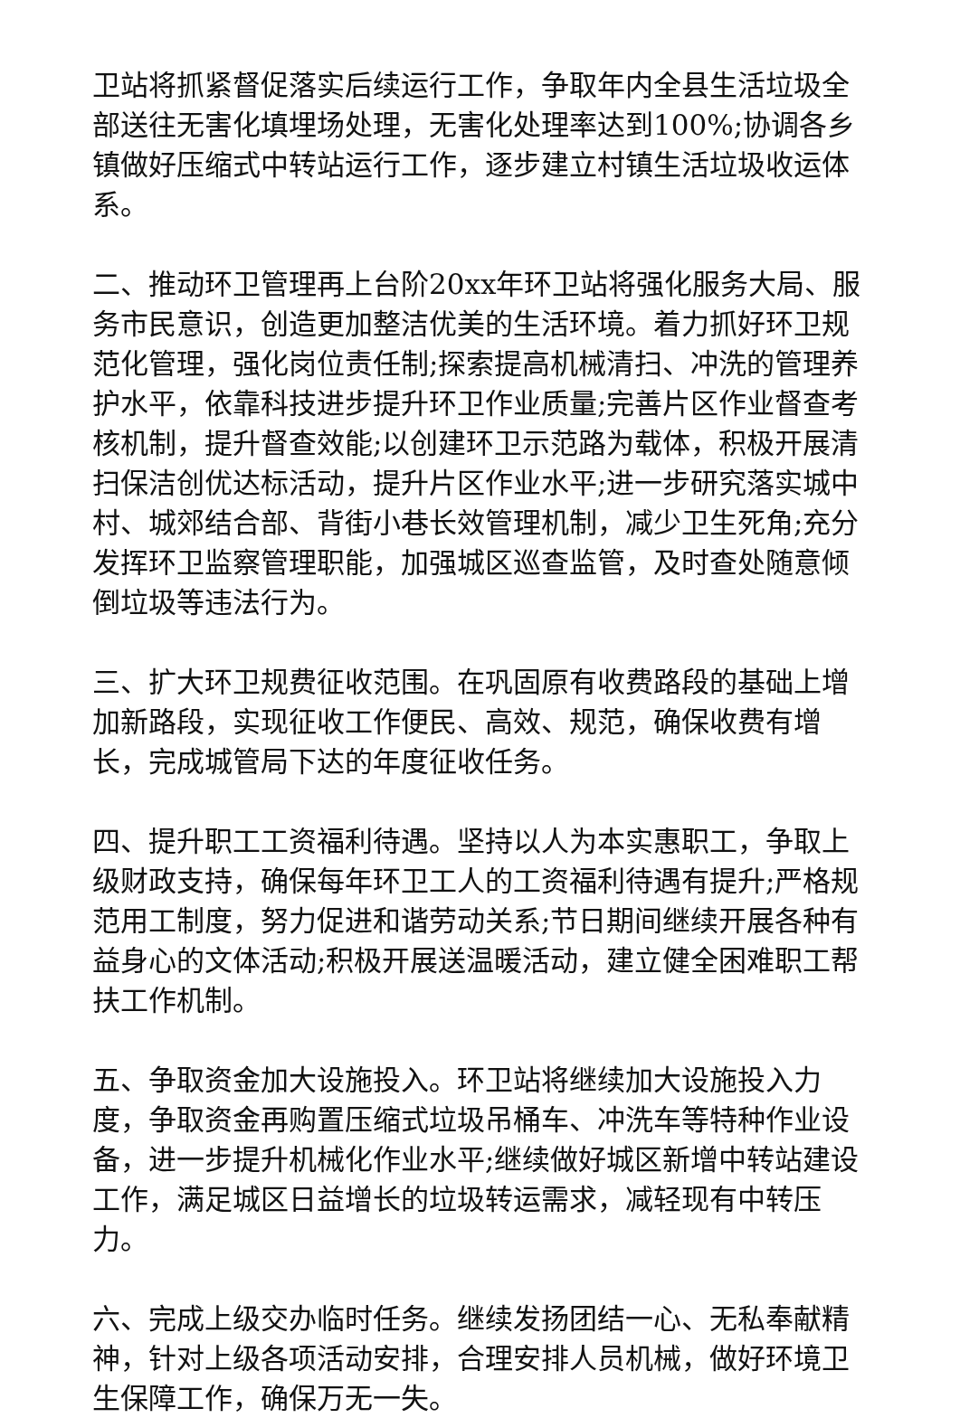卫站将抓紧督促落实后续运行工作，争取年内全县生活垃圾全部送往无害化填埋场处理，无害化处理率达到100%;协调各乡镇做好压缩式中转站运行工作，逐步建立村镇生活垃圾收运体系。
二、推动环卫管理再上台阶20xx年环卫站将强化服务大局、服务市民意识，创造更加整洁优美的生活环境。着力抓好环卫规范化管理，强化岗位责任制;探索提高机械清扫、冲洗的管理养护水平，依靠科技进步提升环卫作业质量;完善片区作业督查考核机制，提升督查效能;以创建环卫示范路为载体，积极开展清扫保洁创优达标活动，提升片区作业水平;进一步研究落实城中村、城郊结合部、背街小巷长效管理机制，减少卫生死角;充分发挥环卫监察管理职能，加强城区巡查监管，及时查处随意倾倒垃圾等违法行为。
三、扩大环卫规费征收范围。在巩固原有收费路段的基础上增加新路段，实现征收工作便民、高效、规范，确保收费有增长，完成城管局下达的年度征收任务。
四、提升职工工资福利待遇。坚持以人为本实惠职工，争取上级财政支持，确保每年环卫工人的工资福利待遇有提升;严格规范用工制度，努力促进和谐劳动关系;节日期间继续开展各种有益身心的文体活动;积极开展送温暖活动，建立健全困难职工帮扶工作机制。
五、争取资金加大设施投入。环卫站将继续加大设施投入力度，争取资金再购置压缩式垃圾吊桶车、冲洗车等特种作业设备，进一步提升机械化作业水平;继续做好城区新增中转站建设工作，满足城区日益增长的垃圾转运需求，减轻现有中转压力。
六、完成上级交办临时任务。继续发扬团结一心、无私奉献精神，针对上级各项活动安排，合理安排人员机械，做好环境卫生保障工作，确保万无一失。